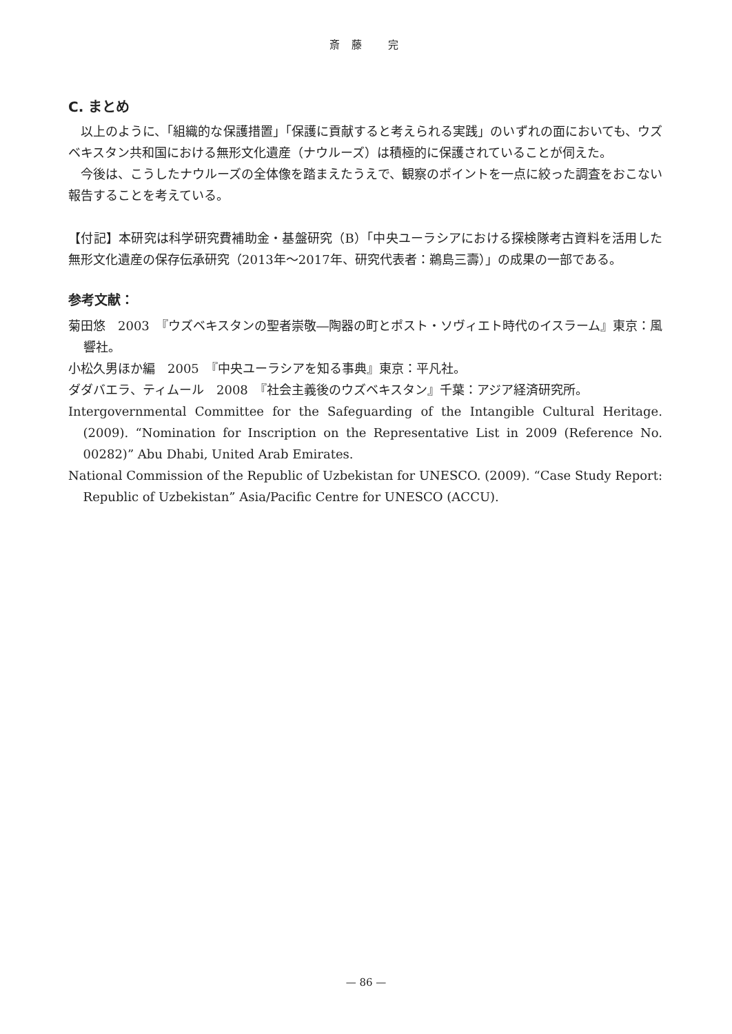斎 藤　 完
C. まとめ
以上のように、「組織的な保護措置」「保護に貢献すると考えられる実践」のいずれの面においても、ウズベキスタン共和国における無形文化遺産（ナウルーズ）は積極的に保護されていることが伺えた。
今後は、こうしたナウルーズの全体像を踏まえたうえで、観察のポイントを一点に絞った調査をおこない報告することを考えている。
【付記】本研究は科学研究費補助金・基盤研究（B）「中央ユーラシアにおける探検隊考古資料を活用した無形文化遺産の保存伝承研究（2013年〜2017年、研究代表者：鵜島三壽）」の成果の一部である。
参考文献：
菊田悠　2003　『ウズベキスタンの聖者崇敬―陶器の町とポスト・ソヴィエト時代のイスラーム』東京：風響社。
小松久男ほか編　2005　『中央ユーラシアを知る事典』東京：平凡社。
ダダバエラ、ティムール　2008　『社会主義後のウズベキスタン』千葉：アジア経済研究所。
Intergovernmental Committee for the Safeguarding of the Intangible Cultural Heritage. (2009). “Nomination for Inscription on the Representative List in 2009 (Reference No. 00282)” Abu Dhabi, United Arab Emirates.
National Commission of the Republic of Uzbekistan for UNESCO. (2009). “Case Study Report: Republic of Uzbekistan” Asia/Pacific Centre for UNESCO (ACCU).
— 86 —